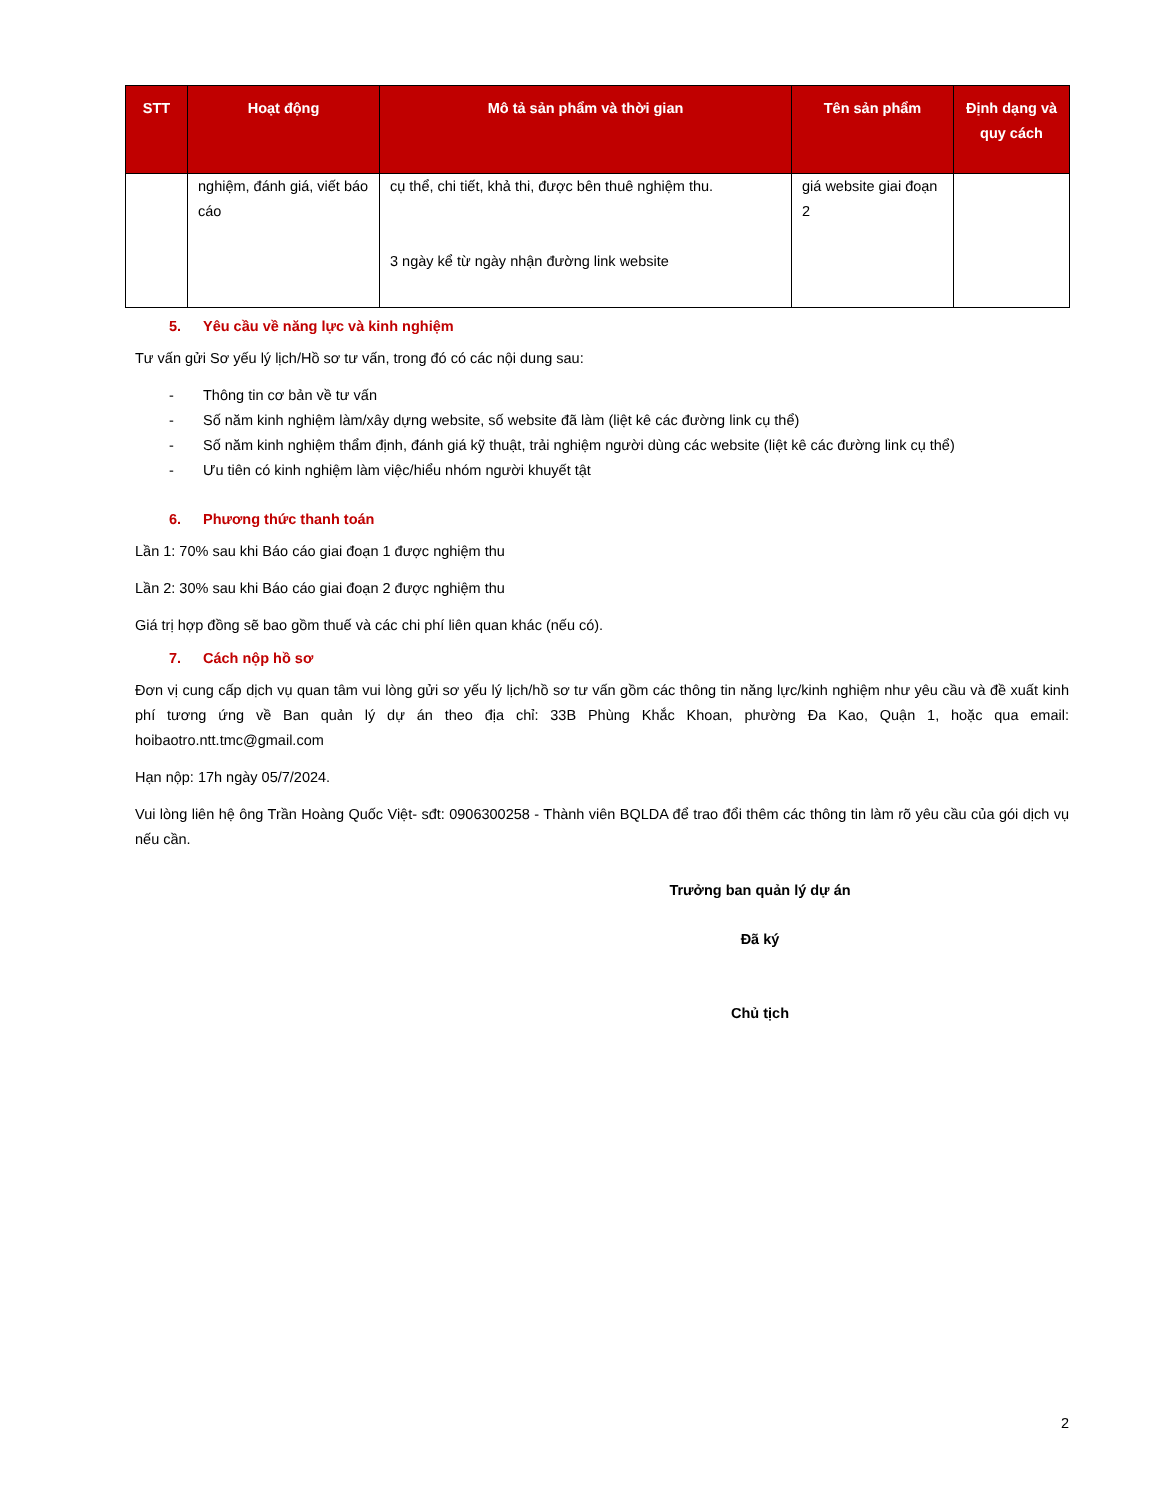| STT | Hoạt động | Mô tả sản phẩm và thời gian | Tên sản phẩm | Định dạng và quy cách |
| --- | --- | --- | --- | --- |
| | nghiệm, đánh giá, viết báo cáo | cụ thể, chi tiết, khả thi, được bên thuê nghiệm thu. 3 ngày kể từ ngày nhận đường link website | giá website giai đoạn 2 | |
5. Yêu cầu về năng lực và kinh nghiệm
Tư vấn gửi Sơ yếu lý lịch/Hồ sơ tư vấn, trong đó có các nội dung sau:
- Thông tin cơ bản về tư vấn
- Số năm kinh nghiệm làm/xây dựng website, số website đã làm (liệt kê các đường link cụ thể)
- Số năm kinh nghiệm thẩm định, đánh giá kỹ thuật, trải nghiệm người dùng các website (liệt kê các đường link cụ thể)
- Ưu tiên có kinh nghiệm làm việc/hiểu nhóm người khuyết tật
6. Phương thức thanh toán
Lần 1: 70% sau khi Báo cáo giai đoạn 1 được nghiệm thu
Lần 2: 30% sau khi Báo cáo giai đoạn 2 được nghiệm thu
Giá trị hợp đồng sẽ bao gồm thuế và các chi phí liên quan khác (nếu có).
7. Cách nộp hồ sơ
Đơn vị cung cấp dịch vụ quan tâm vui lòng gửi sơ yếu lý lịch/hồ sơ tư vấn gồm các thông tin năng lực/kinh nghiệm như yêu cầu và đề xuất kinh phí tương ứng về Ban quản lý dự án theo địa chỉ: 33B Phùng Khắc Khoan, phường Đa Kao, Quận 1, hoặc qua email: hoibaotro.ntt.tmc@gmail.com
Hạn nộp: 17h ngày 05/7/2024.
Vui lòng liên hệ ông Trần Hoàng Quốc Việt- sđt: 0906300258 - Thành viên BQLDA để trao đổi thêm các thông tin làm rõ yêu cầu của gói dịch vụ nếu cần.
Trưởng ban quản lý dự án
Đã ký
Chủ tịch
2